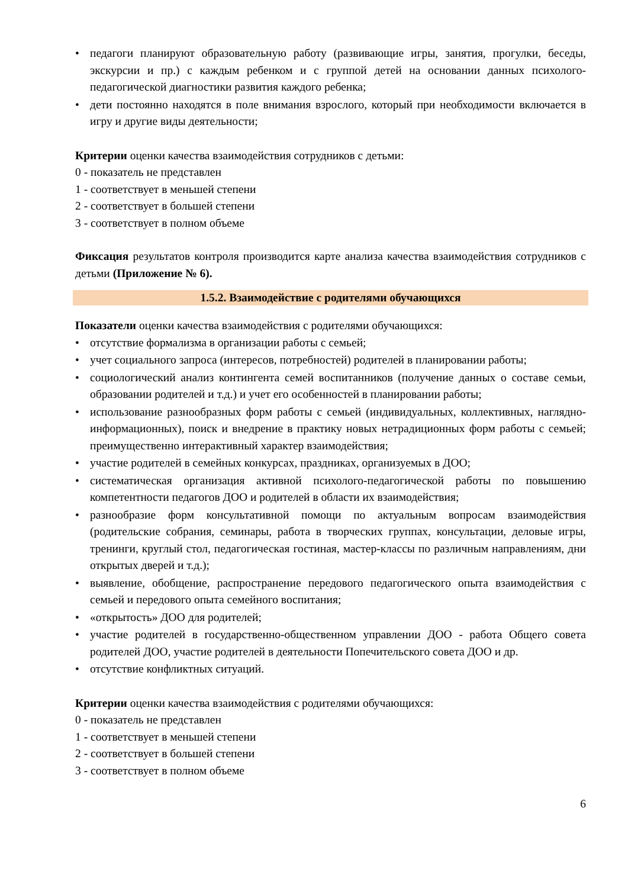• педагоги планируют образовательную работу (развивающие игры, занятия, прогулки, беседы, экскурсии и пр.) с каждым ребенком и с группой детей на основании данных психолого-педагогической диагностики развития каждого ребенка;
• дети постоянно находятся в поле внимания взрослого, который при необходимости включается в игру и другие виды деятельности;
Критерии оценки качества взаимодействия сотрудников с детьми:
0 - показатель не представлен
1 - соответствует в меньшей степени
2 - соответствует в большей степени
3 - соответствует в полном объеме
Фиксация результатов контроля производится карте анализа качества взаимодействия сотрудников с детьми (Приложение № 6).
1.5.2. Взаимодействие с родителями обучающихся
Показатели оценки качества взаимодействия с родителями обучающихся:
• отсутствие формализма в организации работы с семьей;
• учет социального запроса (интересов, потребностей) родителей в планировании работы;
• социологический анализ контингента семей воспитанников (получение данных о составе семьи, образовании родителей и т.д.) и учет его особенностей в планировании работы;
• использование разнообразных форм работы с семьей (индивидуальных, коллективных, наглядно-информационных), поиск и внедрение в практику новых нетрадиционных форм работы с семьей; преимущественно интерактивный характер взаимодействия;
• участие родителей в семейных конкурсах, праздниках, организуемых в ДОО;
• систематическая организация активной психолого-педагогической работы по повышению компетентности педагогов ДОО и родителей в области их взаимодействия;
• разнообразие форм консультативной помощи по актуальным вопросам взаимодействия (родительские собрания, семинары, работа в творческих группах, консультации, деловые игры, тренинги, круглый стол, педагогическая гостиная, мастер-классы по различным направлениям, дни открытых дверей и т.д.);
• выявление, обобщение, распространение передового педагогического опыта взаимодействия с семьей и передового опыта семейного воспитания;
• «открытость» ДОО для родителей;
• участие родителей в государственно-общественном управлении ДОО - работа Общего совета родителей ДОО, участие родителей в деятельности Попечительского совета ДОО и др.
• отсутствие конфликтных ситуаций.
Критерии оценки качества взаимодействия с родителями обучающихся:
0 - показатель не представлен
1 - соответствует в меньшей степени
2 - соответствует в большей степени
3 - соответствует в полном объеме
6